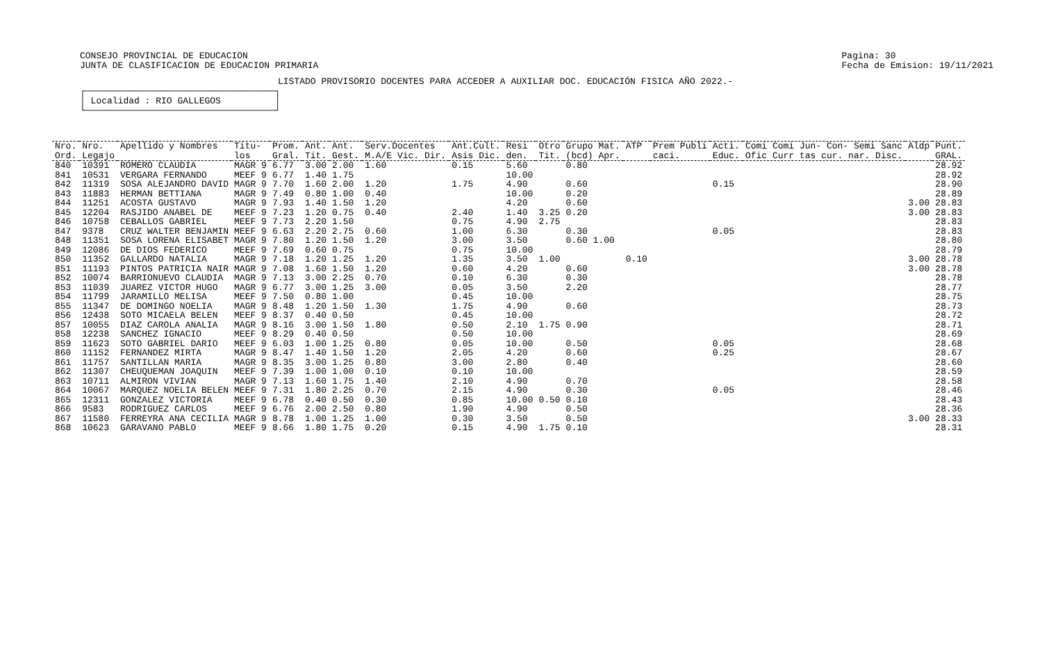CONSEJO PROVINCIAL DE EDUCACION
JUNTA DE CLASIFICACION DE EDUCACION PRIMARIA
Pagina: 30
Fecha de Emision: 19/11/2021
LISTADO PROVISORIO DOCENTES PARA ACCEDER A AUXILIAR DOC. EDUCACIÓN FISICA AÑO 2022.-
┌───────────────────────────────────┐
│ Localidad : RIO GALLEGOS          │
└───────────────────────────────────┘
| Nro. Ord. | Nro. Legajo | Apellido y Nombres | Titu- los | Prom. Gral. | Ant. Tit. | Ant. Gest. | Serv.Docentes M.A/E Vic. Dir. | Ant.Cult. Asis Dic. | Resi den. | Otro Tit. | Grupo Mat. (bcd) Apr. | ATP | Prem Publi caci. | Acti. Educ. | Comi Comi Jun- Con- Semi Sanc Ofic Curr tas cur. nar. Disc. | Aldp | Punt. GRAL. |
| --- | --- | --- | --- | --- | --- | --- | --- | --- | --- | --- | --- | --- | --- | --- | --- | --- | --- |
| 840 | 10391 | ROMERO CLAUDIA | MAGR 9 | 6.77 | 3.00 | 2.00 | 1.60 | 0.15 | 5.60 | | 0.80 | | | | | | 28.92 |
| 841 | 10531 | VERGARA FERNANDO | MEEF 9 | 6.77 | 1.40 | 1.75 | | | 10.00 | | | | | | | | 28.92 |
| 842 | 11319 | SOSA ALEJANDRO DAVID | MAGR 9 | 7.70 | 1.60 | 2.00 | 1.20 | 1.75 | 4.90 | | 0.60 | | | 0.15 | | | 28.90 |
| 843 | 11883 | HERMAN BETTIANA | MAGR 9 | 7.49 | 0.80 | 1.00 | 0.40 | | 10.00 | | 0.20 | | | | | | 28.89 |
| 844 | 11251 | ACOSTA GUSTAVO | MAGR 9 | 7.93 | 1.40 | 1.50 | 1.20 | | 4.20 | | 0.60 | | | | | 3.00 | 28.83 |
| 845 | 12204 | RASJIDO ANABEL DE | MEEF 9 | 7.23 | 1.20 | 0.75 | 0.40 | 2.40 | 1.40 | 3.25 | 0.20 | | | | | 3.00 | 28.83 |
| 846 | 10758 | CEBALLOS GABRIEL | MEEF 9 | 7.73 | 2.20 | 1.50 | | 0.75 | 4.90 | 2.75 | | | | | | | 28.83 |
| 847 | 9378 | CRUZ WALTER BENJAMIN | MEEF 9 | 6.63 | 2.20 | 2.75 | 0.60 | 1.00 | 6.30 | | 0.30 | | | 0.05 | | | 28.83 |
| 848 | 11351 | SOSA LORENA ELISABET | MAGR 9 | 7.80 | 1.20 | 1.50 | 1.20 | 3.00 | 3.50 | | 0.60 1.00 | | | | | | 28.80 |
| 849 | 12086 | DE DIOS FEDERICO | MEEF 9 | 7.69 | 0.60 | 0.75 | | 0.75 | 10.00 | | | | | | | | 28.79 |
| 850 | 11352 | GALLARDO NATALIA | MAGR 9 | 7.18 | 1.20 | 1.25 | 1.20 | 1.35 | 3.50 | 1.00 | | 0.10 | | | | 3.00 | 28.78 |
| 851 | 11193 | PINTOS PATRICIA NAIR | MAGR 9 | 7.08 | 1.60 | 1.50 | 1.20 | 0.60 | 4.20 | | 0.60 | | | | | 3.00 | 28.78 |
| 852 | 10074 | BARRIONUEVO CLAUDIA | MAGR 9 | 7.13 | 3.00 | 2.25 | 0.70 | 0.10 | 6.30 | | 0.30 | | | | | | 28.78 |
| 853 | 11039 | JUAREZ VICTOR HUGO | MAGR 9 | 6.77 | 3.00 | 1.25 | 3.00 | 0.05 | 3.50 | | 2.20 | | | | | | 28.77 |
| 854 | 11799 | JARAMILLO MELISA | MEEF 9 | 7.50 | 0.80 | 1.00 | | 0.45 | 10.00 | | | | | | | | 28.75 |
| 855 | 11347 | DE DOMINGO NOELIA | MAGR 9 | 8.48 | 1.20 | 1.50 | 1.30 | 1.75 | 4.90 | | 0.60 | | | | | | 28.73 |
| 856 | 12438 | SOTO MICAELA BELEN | MEEF 9 | 8.37 | 0.40 | 0.50 | | 0.45 | 10.00 | | | | | | | | 28.72 |
| 857 | 10055 | DIAZ CAROLA ANALIA | MAGR 9 | 8.16 | 3.00 | 1.50 | 1.80 | 0.50 | 2.10 | 1.75 | 0.90 | | | | | | 28.71 |
| 858 | 12238 | SANCHEZ IGNACIO | MEEF 9 | 8.29 | 0.40 | 0.50 | | 0.50 | 10.00 | | | | | | | | 28.69 |
| 859 | 11623 | SOTO GABRIEL DARIO | MEEF 9 | 6.03 | 1.00 | 1.25 | 0.80 | 0.05 | 10.00 | | 0.50 | | | 0.05 | | | 28.68 |
| 860 | 11152 | FERNANDEZ MIRTA | MAGR 9 | 8.47 | 1.40 | 1.50 | 1.20 | 2.05 | 4.20 | | 0.60 | | | 0.25 | | | 28.67 |
| 861 | 11757 | SANTILLAN MARIA | MAGR 9 | 8.35 | 3.00 | 1.25 | 0.80 | 3.00 | 2.80 | | 0.40 | | | | | | 28.60 |
| 862 | 11307 | CHEUQUEMAN JOAQUIN | MEEF 9 | 7.39 | 1.00 | 1.00 | 0.10 | 0.10 | 10.00 | | | | | | | | 28.59 |
| 863 | 10711 | ALMIRON VIVIAN | MAGR 9 | 7.13 | 1.60 | 1.75 | 1.40 | 2.10 | 4.90 | | 0.70 | | | | | | 28.58 |
| 864 | 10067 | MARQUEZ NOELIA BELEN | MEEF 9 | 7.31 | 1.80 | 2.25 | 0.70 | 2.15 | 4.90 | | 0.30 | | | 0.05 | | | 28.46 |
| 865 | 12311 | GONZALEZ VICTORIA | MEEF 9 | 6.78 | 0.40 | 0.50 | 0.30 | 0.85 | 10.00 | 0.50 | 0.10 | | | | | | 28.43 |
| 866 | 9583 | RODRIGUEZ CARLOS | MEEF 9 | 6.76 | 2.00 | 2.50 | 0.80 | 1.90 | 4.90 | | 0.50 | | | | | | 28.36 |
| 867 | 11580 | FERREYRA ANA CECILIA | MAGR 9 | 8.78 | 1.00 | 1.25 | 1.00 | 0.30 | 3.50 | | 0.50 | | | | | 3.00 | 28.33 |
| 868 | 10623 | GARAVANO PABLO | MEEF 9 | 8.66 | 1.80 | 1.75 | 0.20 | 0.15 | 4.90 | 1.75 | 0.10 | | | | | | 28.31 |